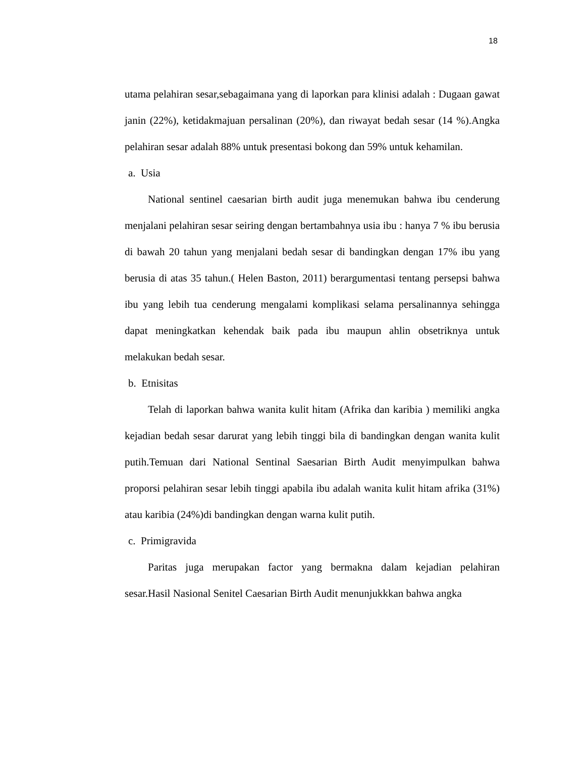18
utama pelahiran sesar,sebagaimana yang di laporkan para klinisi adalah : Dugaan gawat janin (22%), ketidakmajuan persalinan (20%), dan riwayat bedah sesar (14 %).Angka pelahiran sesar adalah 88% untuk presentasi bokong dan 59% untuk kehamilan.
a. Usia
National sentinel caesarian birth audit juga menemukan bahwa ibu cenderung menjalani pelahiran sesar seiring dengan bertambahnya usia ibu : hanya 7 % ibu berusia di bawah 20 tahun yang menjalani bedah sesar di bandingkan dengan 17% ibu yang berusia di atas 35 tahun.( Helen Baston, 2011) berargumentasi tentang persepsi bahwa ibu yang lebih tua cenderung mengalami komplikasi selama persalinannya sehingga dapat meningkatkan kehendak baik pada ibu maupun ahlin obsetriknya untuk melakukan bedah sesar.
b. Etnisitas
Telah di laporkan bahwa wanita kulit hitam (Afrika dan karibia ) memiliki angka kejadian bedah sesar darurat yang lebih tinggi bila di bandingkan dengan wanita kulit putih.Temuan dari National Sentinal Saesarian Birth Audit menyimpulkan bahwa proporsi pelahiran sesar lebih tinggi apabila ibu adalah wanita kulit hitam afrika (31%) atau karibia (24%)di bandingkan dengan warna kulit putih.
c. Primigravida
Paritas juga merupakan factor yang bermakna dalam kejadian pelahiran sesar.Hasil Nasional Senitel Caesarian Birth Audit menunjukkkan bahwa angka